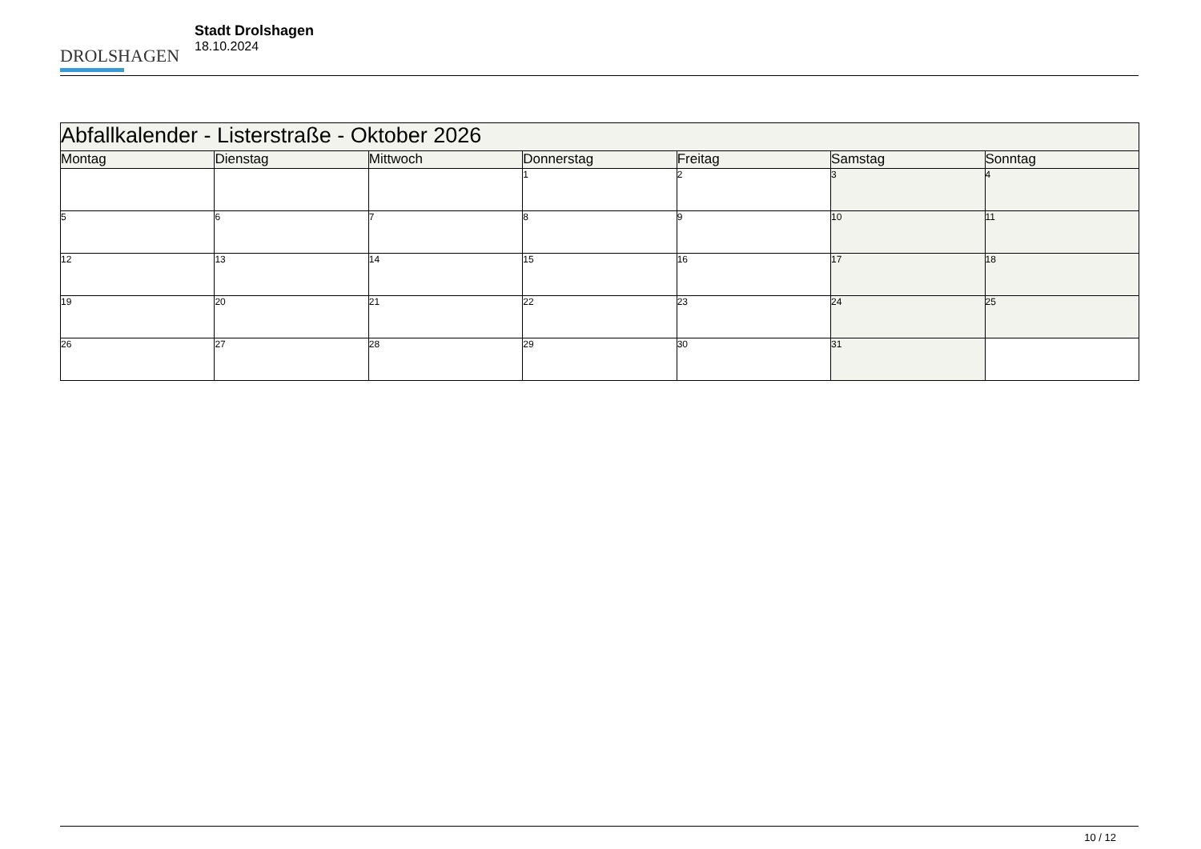DROLSHAGEN
Stadt Drolshagen
18.10.2024
| Abfallkalender - Listerstraße - Oktober 2026 | | | | | | |
| Montag | Dienstag | Mittwoch | Donnerstag | Freitag | Samstag | Sonntag |
| | | | 1 | 2 | 3 | 4 |
| 5 | 6 | 7 | 8 | 9 | 10 | 11 |
| 12 | 13 | 14 | 15 | 16 | 17 | 18 |
| 19 | 20 | 21 | 22 | 23 | 24 | 25 |
| 26 | 27 | 28 | 29 | 30 | 31 | |
10 / 12